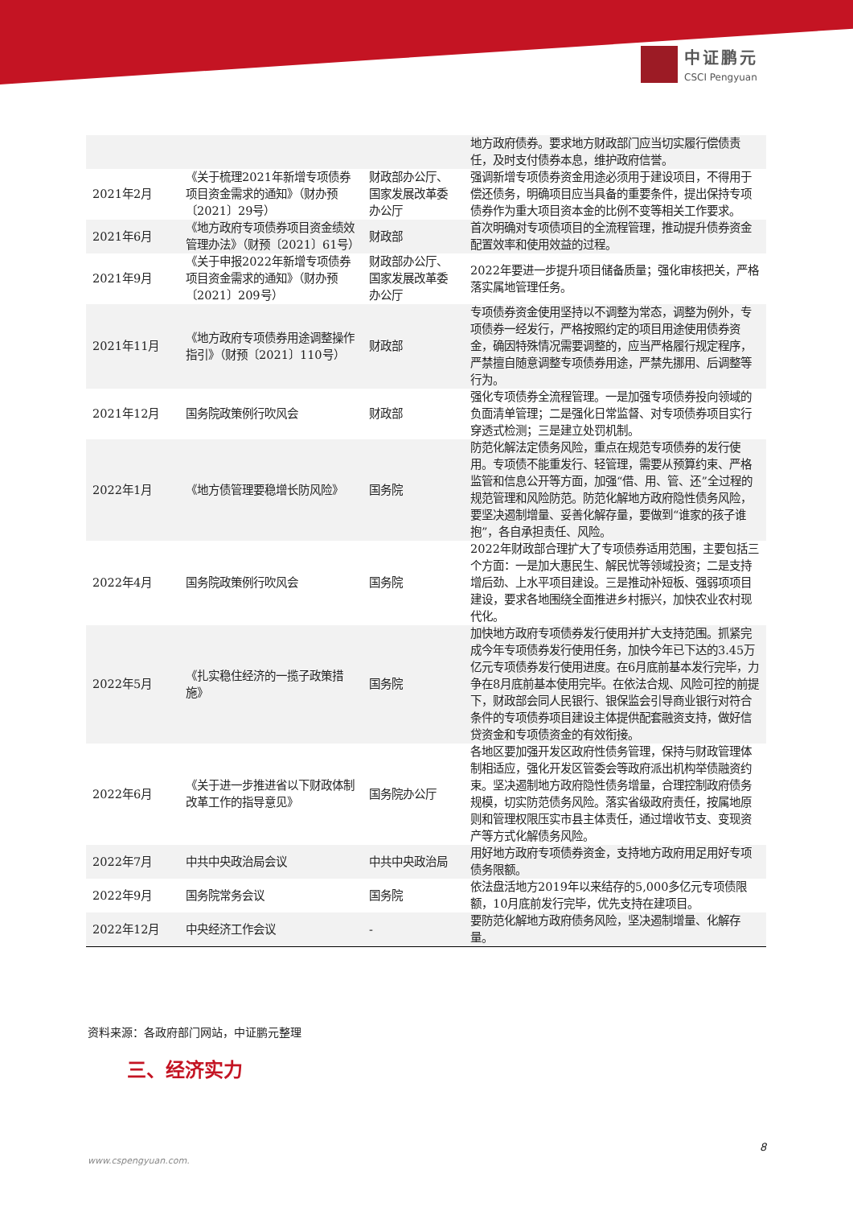中证鹏元
CSCI Pengyuan
| | | | 地方政府债券。要求地方财政部门应当切实履行偿债责任，及时支付债券本息，维护政府信誉。 |
| 2021年2月 | 《关于梳理2021年新增专项债券项目资金需求的通知》（财办预〔2021〕29号） | 财政部办公厅、国家发展改革委办公厅 | 强调新增专项债券资金用途必须用于建设项目，不得用于偿还债务，明确项目应当具备的重要条件，提出保持专项债券作为重大项目资本金的比例不变等相关工作要求。 |
| 2021年6月 | 《地方政府专项债券项目资金绩效管理办法》（财预〔2021〕61号） | 财政部 | 首次明确对专项债项目的全流程管理，推动提升债券资金配置效率和使用效益的过程。 |
| 2021年9月 | 《关于申报2022年新增专项债券项目资金需求的通知》（财办预〔2021〕209号） | 财政部办公厅、国家发展改革委办公厅 | 2022年要进一步提升项目储备质量；强化审核把关，严格落实属地管理任务。 |
| 2021年11月 | 《地方政府专项债券用途调整操作指引》（财预〔2021〕110号） | 财政部 | 专项债券资金使用坚持以不调整为常态，调整为例外，专项债券一经发行，严格按照约定的项目用途使用债券资金，确因特殊情况需要调整的，应当严格履行规定程序，严禁擅自随意调整专项债券用途，严禁先挪用、后调整等行为。 |
| 2021年12月 | 国务院政策例行吹风会 | 财政部 | 强化专项债券全流程管理。一是加强专项债券投向领域的负面清单管理；二是强化日常监督、对专项债券项目实行穿透式检测；三是建立处罚机制。 |
| 2022年1月 | 《地方债管理要稳增长防风险》 | 国务院 | 防范化解法定债务风险，重点在规范专项债券的发行使用。专项债不能重发行、轻管理，需要从预算约束、严格监管和信息公开等方面，加强“借、用、管、还”全过程的规范管理和风险防范。防范化解地方政府隐性债务风险，要坚决遏制增量、妥善化解存量，要做到“谁家的孩子谁抱”，各自承担责任、风险。 |
| 2022年4月 | 国务院政策例行吹风会 | 国务院 | 2022年财政部合理扩大了专项债券适用范围，主要包括三个方面：一是加大惠民生、解民忧等领域投资；二是支持增后劲、上水平项目建设。三是推动补短板、强弱项项目建设，要求各地围绕全面推进乡村振兴，加快农业农村现代化。 |
| 2022年5月 | 《扎实稳住经济的一揽子政策措施》 | 国务院 | 加快地方政府专项债券发行使用并扩大支持范围。抓紧完成今年专项债券发行使用任务，加快今年已下达的3.45万亿元专项债券发行使用进度。在6月底前基本发行完毕，力争在8月底前基本使用完毕。在依法合规、风险可控的前提下，财政部会同人民银行、银保监会引导商业银行对符合条件的专项债券项目建设主体提供配套融资支持，做好信贷资金和专项债资金的有效衔接。 |
| 2022年6月 | 《关于进一步推进省以下财政体制改革工作的指导意见》 | 国务院办公厅 | 各地区要加强开发区政府性债务管理，保持与财政管理体制相适应，强化开发区管委会等政府派出机构举债融资约束。坚决遏制地方政府隐性债务增量，合理控制政府债务规模，切实防范债务风险。落实省级政府责任，按属地原则和管理权限压实市县主体责任，通过增收节支、变现资产等方式化解债务风险。 |
| 2022年7月 | 中共中央政治局会议 | 中共中央政治局 | 用好地方政府专项债券资金，支持地方政府用足用好专项债务限额。 |
| 2022年9月 | 国务院常务会议 | 国务院 | 依法盘活地方2019年以来结存的5,000多亿元专项债限额，10月底前发行完毕，优先支持在建项目。 |
| 2022年12月 | 中央经济工作会议 | - | 要防范化解地方政府债务风险，坚决遏制增量、化解存量。 |
资料来源：各政府部门网站，中证鹏元整理
三、经济实力
8
www.cspengyuan.com.